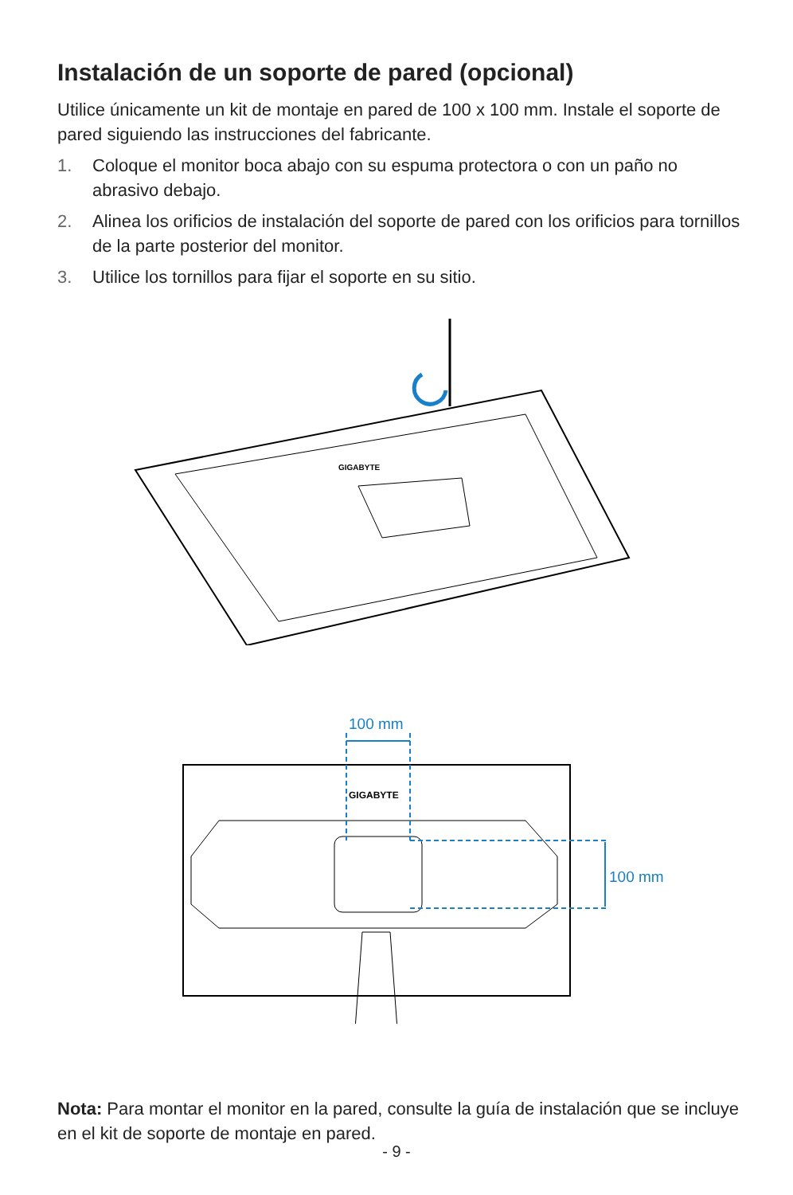Instalación de un soporte de pared (opcional)
Utilice únicamente un kit de montaje en pared de 100 x 100 mm. Instale el soporte de pared siguiendo las instrucciones del fabricante.
1. Coloque el monitor boca abajo con su espuma protectora o con un paño no abrasivo debajo.
2. Alinea los orificios de instalación del soporte de pared con los orificios para tornillos de la parte posterior del monitor.
3. Utilice los tornillos para fijar el soporte en su sitio.
GIGABYTE
GIGABYTE
100 mm
100 mm
Nota: Para montar el monitor en la pared, consulte la guía de instalación que se incluye en el kit de soporte de montaje en pared.
- 9 -